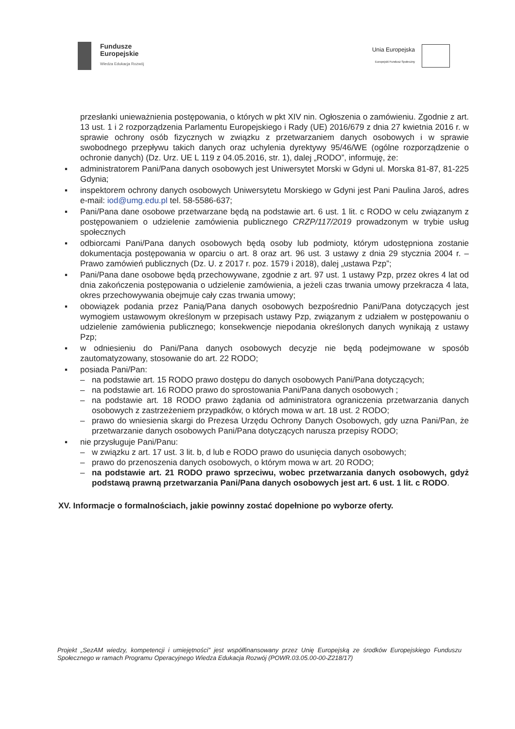Fundusze
Europejskie
Wiedza Edukacja Rozwój
Unia Europejska
Europejski Fundusz Społeczny
przesłanki unieważnienia postępowania, o których w pkt XIV nin. Ogłoszenia o zamówieniu. Zgodnie z art. 13 ust. 1 i 2 rozporządzenia Parlamentu Europejskiego i Rady (UE) 2016/679 z dnia 27 kwietnia 2016 r. w sprawie ochrony osób fizycznych w związku z przetwarzaniem danych osobowych i w sprawie swobodnego przepływu takich danych oraz uchylenia dyrektywy 95/46/WE (ogólne rozporządzenie o ochronie danych) (Dz. Urz. UE L 119 z 04.05.2016, str. 1), dalej „RODO”, informuję, że:
▪ administratorem Pani/Pana danych osobowych jest Uniwersytet Morski w Gdyni ul. Morska 81-87, 81-225 Gdynia;
▪ inspektorem ochrony danych osobowych Uniwersytetu Morskiego w Gdyni jest Pani Paulina Jaroś, adres e-mail: iod@umg.edu.pl tel. 58-5586-637;
▪ Pani/Pana dane osobowe przetwarzane będą na podstawie art. 6 ust. 1 lit. c RODO w celu związanym z postępowaniem o udzielenie zamówienia publicznego CRZP/117/2019 prowadzonym w trybie usług społecznych
▪ odbiorcami Pani/Pana danych osobowych będą osoby lub podmioty, którym udostępniona zostanie dokumentacja postępowania w oparciu o art. 8 oraz art. 96 ust. 3 ustawy z dnia 29 stycznia 2004 r. – Prawo zamówień publicznych (Dz. U. z 2017 r. poz. 1579 i 2018), dalej „ustawa Pzp”;
▪ Pani/Pana dane osobowe będą przechowywane, zgodnie z art. 97 ust. 1 ustawy Pzp, przez okres 4 lat od dnia zakończenia postępowania o udzielenie zamówienia, a jeżeli czas trwania umowy przekracza 4 lata, okres przechowywania obejmuje cały czas trwania umowy;
▪ obowiązek podania przez Panią/Pana danych osobowych bezpośrednio Pani/Pana dotyczących jest wymogiem ustawowym określonym w przepisach ustawy Pzp, związanym z udziałem w postępowaniu o udzielenie zamówienia publicznego; konsekwencje niepodania określonych danych wynikają z ustawy Pzp;
▪ w odniesieniu do Pani/Pana danych osobowych decyzje nie będą podejmowane w sposób zautomatyzowany, stosowanie do art. 22 RODO;
▪ posiada Pani/Pan:
– na podstawie art. 15 RODO prawo dostępu do danych osobowych Pani/Pana dotyczących;
– na podstawie art. 16 RODO prawo do sprostowania Pani/Pana danych osobowych ;
– na podstawie art. 18 RODO prawo żądania od administratora ograniczenia przetwarzania danych osobowych z zastrzeżeniem przypadków, o których mowa w art. 18 ust. 2 RODO;
– prawo do wniesienia skargi do Prezesa Urzędu Ochrony Danych Osobowych, gdy uzna Pani/Pan, że przetwarzanie danych osobowych Pani/Pana dotyczących narusza przepisy RODO;
▪ nie przysługuje Pani/Panu:
– w związku z art. 17 ust. 3 lit. b, d lub e RODO prawo do usunięcia danych osobowych;
– prawo do przenoszenia danych osobowych, o którym mowa w art. 20 RODO;
– na podstawie art. 21 RODO prawo sprzeciwu, wobec przetwarzania danych osobowych, gdyż podstawą prawną przetwarzania Pani/Pana danych osobowych jest art. 6 ust. 1 lit. c RODO.
XV. Informacje o formalnościach, jakie powinny zostać dopełnione po wyborze oferty.
Projekt „SezAM wiedzy, kompetencji i umiejętności” jest współfinansowany przez Unię Europejską ze środków Europejskiego Funduszu Społecznego w ramach Programu Operacyjnego Wiedza Edukacja Rozwój (POWR.03.05.00-00-Z218/17)